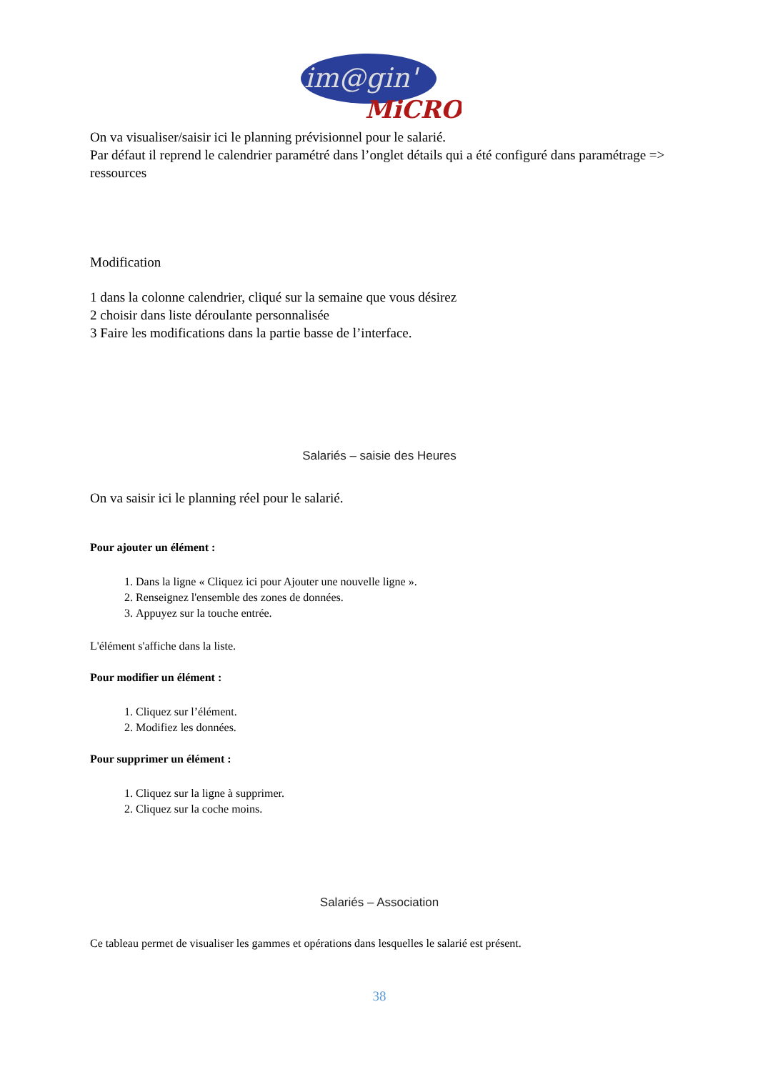im@gin'
MiCRO
On va visualiser/saisir ici le planning prévisionnel pour le salarié.
Par défaut il reprend le calendrier paramétré dans l’onglet détails qui a été configuré dans paramétrage => ressources
Modification
1 dans la colonne calendrier, cliqué sur la semaine que vous désirez
2 choisir dans liste déroulante personnalisée
3 Faire les modifications dans la partie basse de l’interface.
Salariés – saisie des Heures
On va saisir ici le planning réel pour le salarié.
Pour ajouter un élément :
1. Dans la ligne « Cliquez ici pour Ajouter une nouvelle ligne ».
2. Renseignez l'ensemble des zones de données.
3. Appuyez sur la touche entrée.
L'élément s'affiche dans la liste.
Pour modifier un élément :
1. Cliquez sur l’élément.
2. Modifiez les données.
Pour supprimer un élément :
1. Cliquez sur la ligne à supprimer.
2. Cliquez sur la coche moins.
Salariés – Association
Ce tableau permet de visualiser les gammes et opérations dans lesquelles le salarié est présent.
38